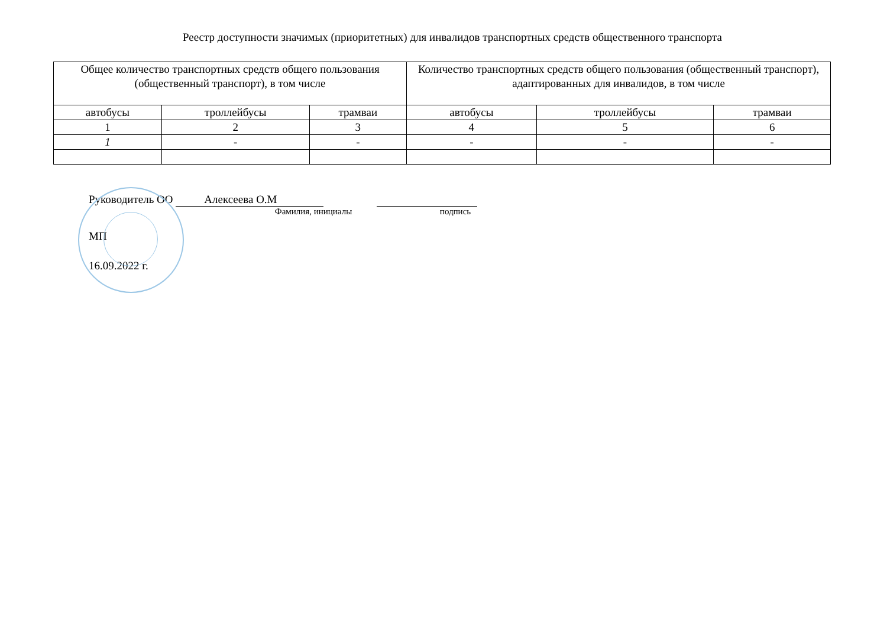Реестр доступности значимых (приоритетных) для инвалидов транспортных средств общественного транспорта
| Общее количество транспортных средств общего пользования (общественный транспорт), в том числе | | | Количество транспортных средств общего пользования (общественный транспорт), адаптированных для инвалидов, в том числе | | |
| --- | --- | --- | --- | --- | --- |
| автобусы | троллейбусы | трамваи | автобусы | троллейбусы | трамваи |
| 1 | 2 | 3 | 4 | 5 | 6 |
| 1 | - | - | - | - | - |
Руководитель ОО Алексеева О.М
Фамилия, инициалы подпись
МП
16.09.2022 г.